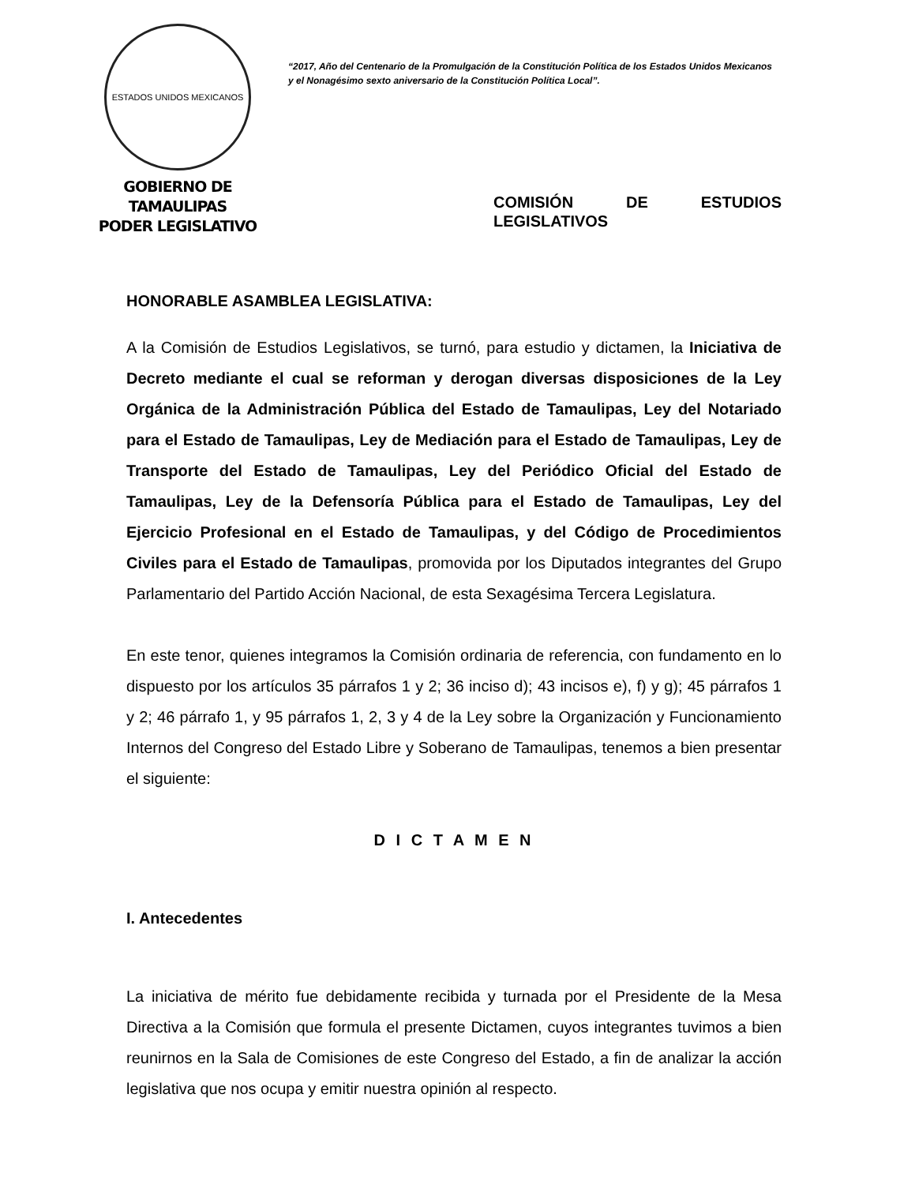ESTADOS UNIDOS MEXICANOS
GOBIERNO DE TAMAULIPAS
PODER LEGISLATIVO
“2017, Año del Centenario de la Promulgación de la Constitución Política de los Estados Unidos Mexicanos y el Nonagésimo sexto aniversario de la Constitución Política Local”.
COMISIÓN DE ESTUDIOS LEGISLATIVOS
HONORABLE ASAMBLEA LEGISLATIVA:
A la Comisión de Estudios Legislativos, se turnó, para estudio y dictamen, la Iniciativa de Decreto mediante el cual se reforman y derogan diversas disposiciones de la Ley Orgánica de la Administración Pública del Estado de Tamaulipas, Ley del Notariado para el Estado de Tamaulipas, Ley de Mediación para el Estado de Tamaulipas, Ley de Transporte del Estado de Tamaulipas, Ley del Periódico Oficial del Estado de Tamaulipas, Ley de la Defensoría Pública para el Estado de Tamaulipas, Ley del Ejercicio Profesional en el Estado de Tamaulipas, y del Código de Procedimientos Civiles para el Estado de Tamaulipas, promovida por los Diputados integrantes del Grupo Parlamentario del Partido Acción Nacional, de esta Sexagésima Tercera Legislatura.
En este tenor, quienes integramos la Comisión ordinaria de referencia, con fundamento en lo dispuesto por los artículos 35 párrafos 1 y 2; 36 inciso d); 43 incisos e), f) y g); 45 párrafos 1 y 2; 46 párrafo 1, y 95 párrafos 1, 2, 3 y 4 de la Ley sobre la Organización y Funcionamiento Internos del Congreso del Estado Libre y Soberano de Tamaulipas, tenemos a bien presentar el siguiente:
D I C T A M E N
I. Antecedentes
La iniciativa de mérito fue debidamente recibida y turnada por el Presidente de la Mesa Directiva a la Comisión que formula el presente Dictamen, cuyos integrantes tuvimos a bien reunirnos en la Sala de Comisiones de este Congreso del Estado, a fin de analizar la acción legislativa que nos ocupa y emitir nuestra opinión al respecto.